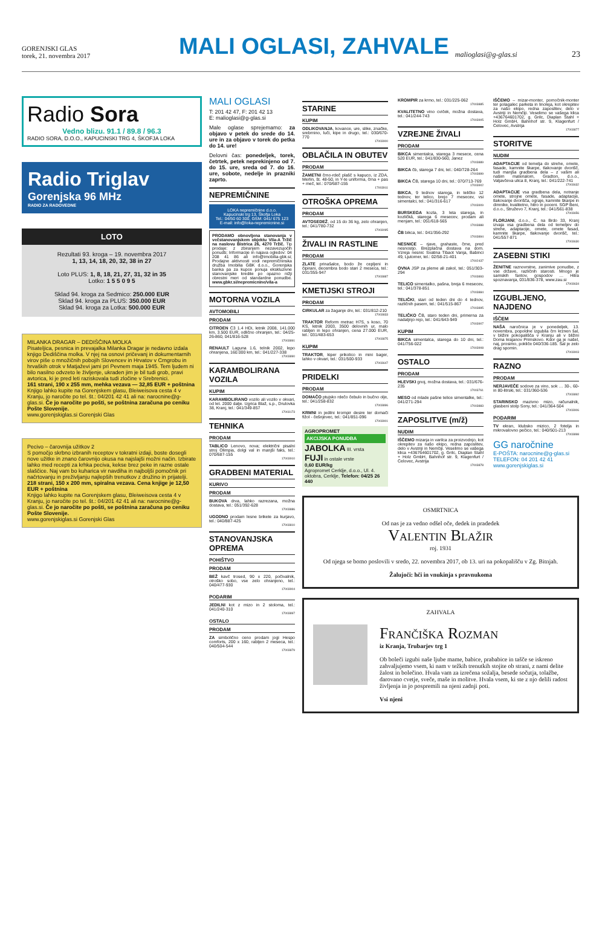GORENJSKI GLAS
torek, 21. novembra 2017
MALI OGLASI, ZAHVALE
malioglasi@g-glas.si
23
Radio Sora
Vedno blizu. 91.1 / 89.8 / 96.3
RADIO SORA, D.O.O., KAPUCINSKI TRG 4, ŠKOFJA LOKA
Radio Triglav
Gorenjska 96 MHz
RADIO ZA RADOVEDNE
LOTO
Rezultati 93. kroga – 19. novembra 2017
1, 13, 14, 18, 20, 32, 38 in 27
Loto PLUS: 1, 8, 18, 21, 27, 31, 32 in 35
Lotko: 1 5 5 0 9 5
Sklad 94. kroga za Sedmico: 250.000 EUR
Sklad 94. kroga za PLUS: 350.000 EUR
Sklad 94. kroga za Lotka: 500.000 EUR
MILANKA DRAGAR – DEDIŠČINA MOLKA
Pisateljica, pesnica in prevajalka Milanka Dragar je nedavno izdala knjigo Dediščina molka. V njej na osnovi pričevanj in dokumentarnih virov piše o množičnih pobojih Slovencev in Hrvatov v Crngrobu in hrvaških otrok v Matjaževi jami pri Pevnem maja 1945. Tem ljudem ni bilo nasilno odvzeto le življenje, ukraden jim je bil tudi grob, pravi avtorica, ki je pred leti raziskovala tudi zločine v Srebrenici.
161 strani, 190 x 255 mm, mehka vezava — 32,85 EUR + poštnina
Knjigo lahko kupite na Gorenjskem glasu, Bleiweisova cesta 4 v Kranju, jo naročite po tel. št.: 04/201 42 41 ali na: narocnine@g-glas.si. Če jo naročite po pošti, se poštnina zaračuna po ceniku Pošte Slovenije.
www.gorenjskiglas.si Gorenjski Glas
Pecivo – čarovnija užitkov 2
S pomočjo skrbno izbranih receptov v tokratni izdaji, boste dosegli nove užitke in znano čarovnijo okusa na najslajši možni način. Izbirate lahko med recepti za krhka peciva, kekse brez peke in razne ostale slaščice. Naj vam bo kuharica vir navdiha in najboljši pomočnik pri načrtovanju in preživljanju najlepših trenutkov z družino in prijatelji.
218 strani, 150 x 200 mm, spiralna vezava. Cena knjige je 12,50 EUR + poštnina
Knjigo lahko kupite na Gorenjskem glasu, Bleiweisova cesta 4 v Kranju, jo naročite po tel. št.: 04/201 42 41 ali na: narocnine@g-glas.si. Če jo naročite po pošti, se poštnina zaračuna po ceniku Pošte Slovenije.
www.gorenjskiglas.si Gorenjski Glas
MALI OGLASI
T: 201 42 47, F: 201 42 13
E: malioglasi@g-glas.si
Male oglase sprejemamo: za objavo v petek do srede do 14. ure in za objavo v torek do petka do 14. ure!
Delovni čas: ponedeljek, torek, četrtek, petek neprekinjeno od 7. do 15. ure, sreda od 7. do 16. ure, sobote, nedelje in prazniki zaprto.
NEPREMIČNINE
LOKA nepremičnine d.o.o.
Kapucinski trg 13, Škofja Loka
Tel.: 04/50 60 300, GSM: 041/ 675 123
E-mail: info@loka-nepremicnine.si
PRODAMO obnovljena stanovanja v večstanovanjskem objektu Vila-A Tržič na naslovu Bistrica 26, 4270 Tržič. Tip prodaje: z zbiranjem nezavezujočih ponudb; Informacije in najava ogledov: 04 208 41 86 ali info@imobilia-gbk.si; Prodajne aktivnosti vodi nepremičninska družba Imobilia GBK d.o.o., Gorenjska banka pa za kupce ponuja ekskluzivne stanovanjske kredite po opazno nižji obrestni meri od standardne ponudbe. www.gbkr.si/nepremicnine/vila-a
MOTORNA VOZILA
AVTOMOBILI
PRODAM
CITROEN C3 1.4 HDi, letnik 2008, 141.000 km, 3.500 EUR, odlično ohranjen, tel.: 04/25-26-860, 041/816-528
17003891
RENAULT Laguna 1.6, telnik 2002, lepo ohranjena, 160.000 km, tel.: 041/227-338
17003890
KARAMBOLIRANA VOZILA
KUPIM
KARAMBOLIRANO vozilo ali vozilo v okvari, od let. 2000 dalje. Ugrica Blaž, s.p., Drulovka 38, Kranj, tel.: 041/349-857
17003173
TEHNIKA
PRODAM
TABLICO Lenovo, nova; električni pisalni stroj Olimpia, dolgi val in manjši faks, tel.: 070/687-155
17003910
GRADBENI MATERIAL
KURIVO
PRODAM
BUKOVA drva, lahko razrezana, možna dostava, tel.: 051/392-628
17003886
UGODNO prodam lesne brikete za kurjavo, tel.: 040/887-425
17003810
STANOVANJSKA OPREMA
POHIŠTVO
PRODAM
BEŽ kavč trosed, 90 x 220, počivalnik, otroško sobo, vse zelo ohranjeno, tel.: 040/477-930
17003904
PODARIM
JEDILNI kot z mizo in 2 stoloma, tel.: 041/240-310
17003897
OSTALO
PRODAM
ZA simbolično ceno prodam jogi Hespo comforts, 200 x 160, rabljen 2 meseca, tel.: 040/504-544
17003879
STARINE
KUPIM
ODLIKOVANJA, kovance, ure, slike, značke, srebrnino, luči, kipe in drugo, tel.: 030/670-770
17003900
OBLAČILA IN OBUTEV
PRODAM
ŽAMETNI črno-rdeč plašč s kapuco, iz ZDA, Merlin, št. 48-50, in Y-te uniforma, črna + pas + meč, tel.: 070/687-155
17003911
OTROŠKA OPREMA
PRODAM
AVTOSEDEŽ, od 15 do 36 kg, zelo ohranjen, tel.: 041/780-732
17003095
ŽIVALI IN RASTLINE
PRODAM
ZLATE prinašalce, bodo že cepljeni in čipirani, decembra bodo stari 2 meseca, tel.: 031/355-947
17003887
KMETIJSKI STROJI
PRODAM
CIRKULAR za žaganje drv, tel.: 031/812-210
17003833
TRAKTOR Reform metrac H7S, s koso, 70 KS, letnik 2003, 3500 delovnih ur, malo rabljen in lepo ohranjen, cena 27.000 EUR, tel.: 031/483-653
17003875
KUPIM
TRAKTOR, kiper prikolico in mini bager, lahko v okvari, tel.: 031/500-933
17003647
PRIDELKI
PRODAM
DOMAČO ptujsko rdečo čebulo in bučno olje, tel.: 041/258-832
17003896
KRMNI in jedilni krompir desire ter domači fižol - češnjevec, tel.: 041/851-096
17003901
AGROPROMET
AKCIJSKA PONUDBA
JABOLKA III. vrsta
FUJI in ostale vrste
0,60 EUR/kg
Agropromet Cerklje, d.o.o., Ul. 4. oktobra, Cerklje, Telefon: 04/25 26 440
KROMPIR za krmo, tel.: 031/225-062
17003885
KVALITETNO vino cviček, možna dostava, tel.: 041/244-743
17003905
VZREJNE ŽIVALI
PRODAM
BIKCA simentalca, starega 3 mesece, cena 520 EUR, tel.: 041/830-560, Janez
17003889
BIKCA čb, starega 7 dni, tel.: 040/728-264
17003899
BIKCA ČB, starega 10 dni, tel.: 070/713-769
17003902
BIKCA, 9 tednov starega, in teličko 12 tednov, ter telico, brejo 7 mesecev, vsi simentalci, tel.: 041/316-617
17003909
BURSKEGA kozla, 3 leta starega, in kozličká, starega 6 mesecev, prodam ali menjam, tel.: 051/618-565
17003888
ČB bikca, tel.: 041/356-292
17003894
NESNICE – rjave, grahaste, črne, pred nesnostjo. Brezplačna dostava na dom. Vzreja nesnic Svatina Tibaot Vanja, Babinci 49, Ljutomer, tel.: 02/58-21-401
17002437
OVNA JSP za pleme ali zakol, tel.: 051/303-294
17003893
TELICO simentalko, pašna, breja 6 mesecev, tel.: 041/378-851
17003884
TELIČKI, stari od teden dni do 4 tednov, različnih pasem, tel.: 041/515-867
17003895
TELIČKO ČB, staro teden dni, primerna za nadaljnjo rejo, tel.: 041/643-949
17003907
KUPIM
BIKCA simentalca, starega do 10 dni, tel.: 041/756-022
17003908
OSTALO
PRODAM
HLEVSKI gnoj, možna dostava, tel.: 031/676-235
17003761
MESO od mlade pašne telice simentalke, tel.: 041/271-294
17003883
ZAPOSLITVE (m/ž)
NUDIM
IŠČEMO mizarja in varilca za proizvodnjo, kot okrepitev za našo ekipo, redna zaposlitev, delo v Avstriji in Nemčiji. Veselimo se vašega klica +436764601702, g. Grilc, Diaplan Stahl + Holz GmbH, Bahnhof str. 9, Klagenfurt / Celovec, Avstrija
17003878
IŠČEMO – mizar-monter, pomočnik-monter ter polagalec parketa in linoleja, kot okrepitev za našo ekipo, redna zaposlitev, delo v Avstriji in Nemčiji. Veselimo se vašega klica +436764601702, g. Grilc, Diaplan Stahl + Holz GmbH, Bahnhof str. 9, Klagenfurt / Celovec, Avstrija
17003877
STORITVE
NUDIM
ADAPTACIJE od temelja do strehe, omete, fasade, kamnite škarpe, tlakovanje dvorišč, tudi manjša gradbena dela – z vašim ali našim materialom, Gradton, d.o.o., Valjavčeva ulica 8, Kranj, tel.: 041/222-741
17003632
ADAPTACIJE vsa gradbena dela, notranje omete, strojne omete, fasade, adaptacije, tlakovanje dvorišča, ograje, kamnite škarpe in dimnike, kvalitetno, hitro in poceni. SGP Beni, d.o.o., Struževo 7, Kranj, tel.: 041/561-838
17003656
FLORJANI, d.o.o., C. na Brdo 33, Kranj izvaja vsa gradbena dela od temeljev do strehe, adaptacije, omete, omete fasad, kamnite škarpe, tlakovanje dvorišč, tel.: 041/557-871
17003630
ZASEBNI STIKI
ŽENITNE raznovrstne, zanimive ponudbe, z vse države, različnih starosti. Mnogo je samskih fantov, gospodov … Hitra spoznavanja, 031/836-378, www.zau.si
17003634
IZGUBLJENO, NAJDENO
IŠČEM
NAŠA naročnica je v ponedeljek, 13. novembra, popoldne izgubila črn krznen šal, v bližini pokopališča v Kranju ali v bližini Doma krajanov Primskovo. Kdor ga je našel, naj, prosimo, pokliče 040/336-185. Šal je zelo drag spomin.
17003903
RAZNO
PRODAM
NERJAVEČE sodove za vino, sok … 30-, 60- in 80-litrski, tel.: 031/360-536
17003892
STARINSKO mazivno mizo, računalnik, glasbeni stolp Sony, tel.: 041/364-504
17003906
PODARIM
TV ekran, klubsko mizico, 2 fotelja in mikrovalovno pečico, tel.: 040/501-213
17003898
GG naročnine
E-POŠTA: narocnine@g-glas.si
TELEFON: 04 201 42 41
www.gorenjskiglas.si
OSMRTNICA
Od nas je za vedno odšel oče, dedek in pradedek
Valentin Blažir
roj. 1931
Od njega se bomo poslovili v sredo, 22. novembra 2017, ob 13. uri na pokopališču v Zg. Bitnjah.
Žalujoči: hči in vnukinja s pravnukoma
ZAHVALA
Frančiška Rozman
iz Kranja, Trubarjev trg 1
Ob boleči izgubi naše ljube mame, babice, prababice in tašče se iskreno zahvaljujemo vsem, ki nam v težkih trenutkih stojite ob strani, z nami delite žalost in bolečino. Hvala vam za izrečena sožalja, besede sočutja, tolažbe, darovano cvetje, sveče, maše in molitve. Hvala vsem, ki ste z njo delili radost življenja in jo pospremili na njeni zadnji poti.
Vsi njeni